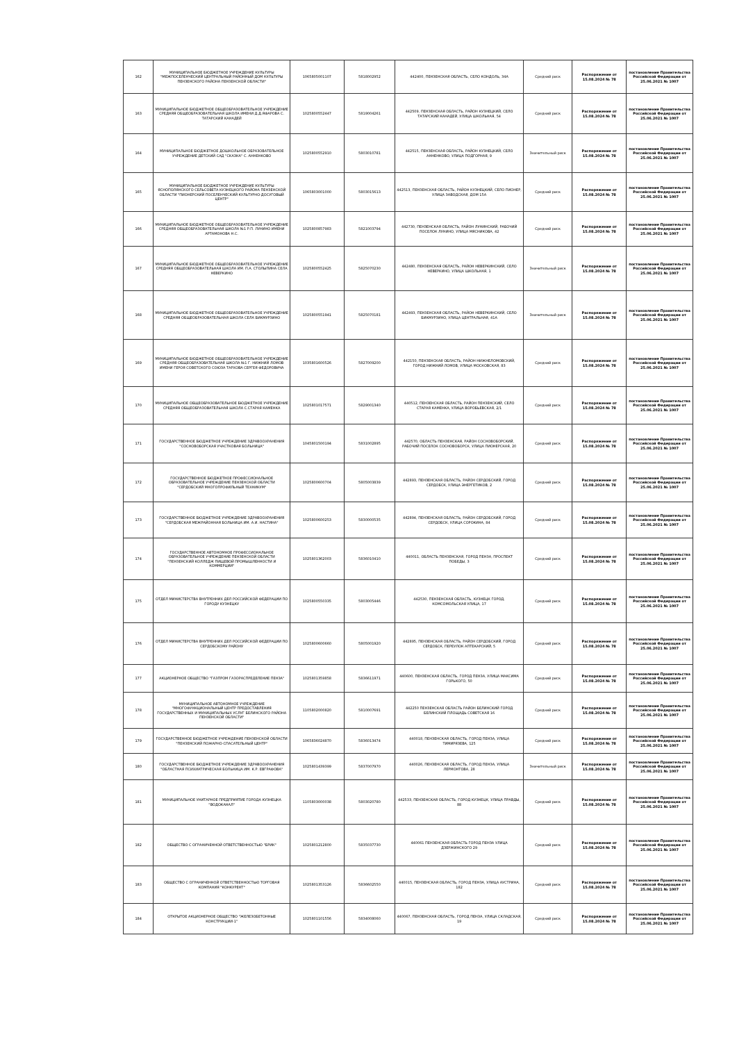| 162 | МУНИЦИПАЛЬНОЕ БЮДЖЕТНОЕ УЧРЕЖДЕНИЕ КУЛЬТУРЫ "МЕЖПОСЕЛЕНЧЕСКИЙ ЦЕНТРАЛЬНЫЙ РАЙОННЫЙ ДОМ КУЛЬТУРЫ ПЕНЗЕНСКОГО РАЙОНА ПЕНЗЕНСКОЙ ОБЛАСТИ" | 1065805001107 | 5818002952 | 442400, ПЕНЗЕНСКАЯ ОБЛАСТЬ, СЕЛО КОНДОЛЬ, 34А | Средний риск | Распоряжение от 15.08.2024 № 78 | постановление Правительства Российской Федерации от 25.06.2021 № 1007 |
| 163 | МУНИЦИПАЛЬНОЕ БЮДЖЕТНОЕ ОБЩЕОБРАЗОВАТЕЛЬНОЕ УЧРЕЖДЕНИЕ СРЕДНЯЯ ОБЩЕОБРАЗОВАТЕЛЬНАЯ ШКОЛА ИМЕНИ Д.Д.ЯФАРОВА С. ТАТАРСКИЙ КАНАДЕЙ | 1025800552447 | 5819004261 | 442509, ПЕНЗЕНСКАЯ ОБЛАСТЬ, РАЙОН КУЗНЕЦКИЙ, СЕЛО ТАТАРСКИЙ КАНАДЕЙ, УЛИЦА ШКОЛЬНАЯ, 54 | Средний риск | Распоряжение от 15.08.2024 № 78 | постановление Правительства Российской Федерации от 25.06.2021 № 1007 |
| 164 | МУНИЦИПАЛЬНОЕ БЮДЖЕТНОЕ ДОШКОЛЬНОЕ ОБРАЗОВАТЕЛЬНОЕ УЧРЕЖДЕНИЕ ДЕТСКИЙ САД "СКАЗКА" С. АННЕНКОВО | 1025800552910 | 5803010781 | 442515, ПЕНЗЕНСКАЯ ОБЛАСТЬ, РАЙОН КУЗНЕЦКИЙ, СЕЛО АННЕНКОВО, УЛИЦА ПОДГОРНАЯ, 9 | Значительный риск | Распоряжение от 15.08.2024 № 78 | постановление Правительства Российской Федерации от 25.06.2021 № 1007 |
| 165 | МУНИЦИПАЛЬНОЕ БЮДЖЕТНОЕ УЧРЕЖДЕНИЕ КУЛЬТУРЫ ЯСНОПОЛЯНСКОГО СЕЛЬСОВЕТА КУЗНЕЦКОГО РАЙОНА ПЕНЗЕНСКОЙ ОБЛАСТИ "ПИОНЕРСКИЙ ПОСЕЛЕНЧЕСКИЙ КУЛЬТУРНО-ДОСУГОВЫЙ ЦЕНТР" | 1065803001000 | 5803015613 | 442513, ПЕНЗЕНСКАЯ ОБЛАСТЬ, РАЙОН КУЗНЕЦКИЙ, СЕЛО ПИОНЕР, УЛИЦА ЗАВОДСКАЯ, ДОМ 15А | Средний риск | Распоряжение от 15.08.2024 № 78 | постановление Правительства Российской Федерации от 25.06.2021 № 1007 |
| 166 | МУНИЦИПАЛЬНОЕ БЮДЖЕТНОЕ ОБЩЕОБРАЗОВАТЕЛЬНОЕ УЧРЕЖДЕНИЕ СРЕДНЯЯ ОБЩЕОБРАЗОВАТЕЛЬНАЯ ШКОЛА №1 Р.П. ЛУНИНО ИМЕНИ АРТАМОНОВА Н.С. | 1025800857983 | 5821003794 | 442730, ПЕНЗЕНСКАЯ ОБЛАСТЬ, РАЙОН ЛУНИНСКИЙ, РАБОЧИЙ ПОСЕЛОК ЛУНИНО, УЛИЦА МЯСНИКОВА, 42 | Средний риск | Распоряжение от 15.08.2024 № 78 | постановление Правительства Российской Федерации от 25.06.2021 № 1007 |
| 167 | МУНИЦИПАЛЬНОЕ БЮДЖЕТНОЕ ОБЩЕОБРАЗОВАТЕЛЬНОЕ УЧРЕЖДЕНИЕ СРЕДНЯЯ ОБЩЕОБРАЗОВАТЕЛЬНАЯ ШКОЛА ИМ. П.А. СТОЛЫПИНА СЕЛА НЕВЕРКИНО | 1025800552425 | 5825070230 | 442480, ПЕНЗЕНСКАЯ ОБЛАСТЬ, РАЙОН НЕВЕРКИНСКИЙ, СЕЛО НЕВЕРКИНО, УЛИЦА ШКОЛЬНАЯ, 1 | Значительный риск | Распоряжение от 15.08.2024 № 78 | постановление Правительства Российской Федерации от 25.06.2021 № 1007 |
| 168 | МУНИЦИПАЛЬНОЕ БЮДЖЕТНОЕ ОБЩЕОБРАЗОВАТЕЛЬНОЕ УЧРЕЖДЕНИЕ СРЕДНЯЯ ОБЩЕОБРАЗОВАТЕЛЬНАЯ ШКОЛА СЕЛА БИКМУРЗИНО | 1025800551941 | 5825070181 | 442493, ПЕНЗЕНСКАЯ ОБЛАСТЬ, РАЙОН НЕВЕРКИНСКИЙ, СЕЛО БИКМУРЗИНО, УЛИЦА ЦЕНТРАЛЬНАЯ, 41А | Значительный риск | Распоряжение от 15.08.2024 № 78 | постановление Правительства Российской Федерации от 25.06.2021 № 1007 |
| 169 | МУНИЦИПАЛЬНОЕ БЮДЖЕТНОЕ ОБЩЕОБРАЗОВАТЕЛЬНОЕ УЧРЕЖДЕНИЕ СРЕДНЯЯ ОБЩЕОБРАЗОВАТЕЛЬНАЯ ШКОЛА №1 Г. НИЖНИЙ ЛОМОВ ИМЕНИ ГЕРОЯ СОВЕТСКОГО СОЮЗА ТАРХОВА СЕРГЕЯ ФЕДОРОВИЧА | 1035801600526 | 5827009200 | 442150, ПЕНЗЕНСКАЯ ОБЛАСТЬ, РАЙОН НИЖНЕЛОМОВСКИЙ, ГОРОД НИЖНИЙ ЛОМОВ, УЛИЦА МОСКОВСКАЯ, 83 | Средний риск | Распоряжение от 15.08.2024 № 78 | постановление Правительства Российской Федерации от 25.06.2021 № 1007 |
| 170 | МУНИЦИПАЛЬНОЕ ОБЩЕОБРАЗОВАТЕЛЬНОЕ БЮДЖЕТНОЕ УЧРЕЖДЕНИЕ СРЕДНЯЯ ОБЩЕОБРАЗОВАТЕЛЬНАЯ ШКОЛА С.СТАРАЯ КАМЕНКА | 1025801017571 | 5829001340 | 440512, ПЕНЗЕНСКАЯ ОБЛАСТЬ, РАЙОН ПЕНЗЕНСКИЙ, СЕЛО СТАРАЯ КАМЕНКА, УЛИЦА ВОРОБЬЕВСКАЯ, 2/1 | Средний риск | Распоряжение от 15.08.2024 № 78 | постановление Правительства Российской Федерации от 25.06.2021 № 1007 |
| 171 | ГОСУДАРСТВЕННОЕ БЮДЖЕТНОЕ УЧРЕЖДЕНИЕ ЗДРАВООХРАНЕНИЯ "СОСНОВОБОРСКАЯ УЧАСТКОВАЯ БОЛЬНИЦА" | 1045801500194 | 5831002895 | 442570, ОБЛАСТЬ ПЕНЗЕНСКАЯ, РАЙОН СОСНОВОБОРСКИЙ, РАБОЧИЙ ПОСЕЛОК СОСНОВОБОРСК, УЛИЦА ПИОНЕРСКАЯ, 20 | Средний риск | Распоряжение от 15.08.2024 № 78 | постановление Правительства Российской Федерации от 25.06.2021 № 1007 |
| 172 | ГОСУДАРСТВЕННОЕ БЮДЖЕТНОЕ ПРОФЕССИОНАЛЬНОЕ ОБРАЗОВАТЕЛЬНОЕ УЧРЕЖДЕНИЕ ПЕНЗЕНСКОЙ ОБЛАСТИ "СЕРДОБСКИЙ МНОГОПРОФИЛЬНЫЙ ТЕХНИКУМ" | 1025800600704 | 5805003839 | 442893, ПЕНЗЕНСКАЯ ОБЛАСТЬ, РАЙОН СЕРДОБСКИЙ, ГОРОД СЕРДОБСК, УЛИЦА ЭНЕРГЕТИКОВ, 2 | Средний риск | Распоряжение от 15.08.2024 № 78 | постановление Правительства Российской Федерации от 25.06.2021 № 1007 |
| 173 | ГОСУДАРСТВЕННОЕ БЮДЖЕТНОЕ УЧРЕЖДЕНИЕ ЗДРАВООХРАНЕНИЯ "СЕРДОБСКАЯ МЕЖРАЙОННАЯ БОЛЬНИЦА ИМ. А.И. НАСТИНА" | 1025800600253 | 5830000535 | 442894, ПЕНЗЕНСКАЯ ОБЛАСТЬ, РАЙОН СЕРДОБСКИЙ, ГОРОД СЕРДОБСК, УЛИЦА СОРОКИНА, 84 | Средний риск | Распоряжение от 15.08.2024 № 78 | постановление Правительства Российской Федерации от 25.06.2021 № 1007 |
| 174 | ГОСУДАРСТВЕННОЕ АВТОНОМНОЕ ПРОФЕССИОНАЛЬНОЕ ОБРАЗОВАТЕЛЬНОЕ УЧРЕЖДЕНИЕ ПЕНЗЕНСКОЙ ОБЛАСТИ "ПЕНЗЕНСКИЙ КОЛЛЕДЖ ПИЩЕВОЙ ПРОМЫШЛЕННОСТИ И КОММЕРЦИИ" | 1025801362003 | 5836010410 | 440011, ОБЛАСТЬ ПЕНЗЕНСКАЯ, ГОРОД ПЕНЗА, ПРОСПЕКТ ПОБЕДЫ, 3 | Средний риск | Распоряжение от 15.08.2024 № 78 | постановление Правительства Российской Федерации от 25.06.2021 № 1007 |
| 175 | ОТДЕЛ МИНИСТЕРСТВА ВНУТРЕННИХ ДЕЛ РОССИЙСКОЙ ФЕДЕРАЦИИ ПО ГОРОДУ КУЗНЕЦКУ | 1025800550335 | 5803005446 | 442530, ПЕНЗЕНСКАЯ ОБЛАСТЬ, КУЗНЕЦК ГОРОД, КОМСОМОЛЬСКАЯ УЛИЦА, 17 | Средний риск | Распоряжение от 15.08.2024 № 78 | постановление Правительства Российской Федерации от 25.06.2021 № 1007 |
| 176 | ОТДЕЛ МИНИСТЕРСТВА ВНУТРЕННИХ ДЕЛ РОССИЙСКОЙ ФЕДЕРАЦИИ ПО СЕРДОБСКОМУ РАЙОНУ | 1025800600660 | 5805001920 | 442895, ПЕНЗЕНСКАЯ ОБЛАСТЬ, РАЙОН СЕРДОБСКИЙ, ГОРОД СЕРДОБСК, ПЕРЕУЛОК АПТЕКАРСКИЙ, 5 | Средний риск | Распоряжение от 15.08.2024 № 78 | постановление Правительства Российской Федерации от 25.06.2021 № 1007 |
| 177 | АКЦИОНЕРНОЕ ОБЩЕСТВО "ГАЗПРОМ ГАЗОРАСПРЕДЕЛЕНИЕ ПЕНЗА" | 1025801359858 | 5836611971 | 440600, ПЕНЗЕНСКАЯ ОБЛАСТЬ, ГОРОД ПЕНЗА, УЛИЦА МАКСИМА ГОРЬКОГО, 50 | Средний риск | Распоряжение от 15.08.2024 № 78 | постановление Правительства Российской Федерации от 25.06.2021 № 1007 |
| 178 | МУНИЦИПАЛЬНОЕ АВТОНОМНОЕ УЧРЕЖДЕНИЕ "МНОГОФУНКЦИОНАЛЬНЫЙ ЦЕНТР ПРЕДОСТАВЛЕНИЯ ГОСУДАРСТВЕННЫХ И МУНИЦИПАЛЬНЫХ УСЛУГ БЕЛИНСКОГО РАЙОНА ПЕНЗЕНСКОЙ ОБЛАСТИ" | 1105802000820 | 5810007691 | 442250 ПЕНЗЕНСКАЯ ОБЛАСТЬ РАЙОН БЕЛИНСКИЙ ГОРОД БЕЛИНСКИЙ ПЛОЩАДЬ СОВЕТСКАЯ 16 | Средний риск | Распоряжение от 15.08.2024 № 78 | постановление Правительства Российской Федерации от 25.06.2021 № 1007 |
| 179 | ГОСУДАРСТВЕННОЕ БЮДЖЕТНОЕ УЧРЕЖДЕНИЕ ПЕНЗЕНСКОЙ ОБЛАСТИ "ПЕНЗЕНСКИЙ ПОЖАРНО-СПАСАТЕЛЬНЫЙ ЦЕНТР" | 1065836024870 | 5836013474 | 440018, ПЕНЗЕНСКАЯ ОБЛАСТЬ, ГОРОД ПЕНЗА, УЛИЦА ТИМИРЯЗЕВА, 125 | Средний риск | Распоряжение от 15.08.2024 № 78 | постановление Правительства Российской Федерации от 25.06.2021 № 1007 |
| 180 | ГОСУДАРСТВЕННОЕ БЮДЖЕТНОЕ УЧРЕЖДЕНИЕ ЗДРАВООХРАНЕНИЯ "ОБЛАСТНАЯ ПСИХИАТРИЧЕСКАЯ БОЛЬНИЦА ИМ. К.Р. ЕВГРАФОВА" | 1025801439399 | 5837007970 | 440026, ПЕНЗЕНСКАЯ ОБЛАСТЬ, ГОРОД ПЕНЗА, УЛИЦА ЛЕРМОНТОВА, 28 | Значительный риск | Распоряжение от 15.08.2024 № 78 | постановление Правительства Российской Федерации от 25.06.2021 № 1007 |
| 181 | МУНИЦИПАЛЬНОЕ УНИТАРНОЕ ПРЕДПРИЯТИЕ ГОРОДА КУЗНЕЦКА "ВОДОКАНАЛ" | 1105803000038 | 5803020780 | 442533, ПЕНЗЕНСКАЯ ОБЛАСТЬ, ГОРОД КУЗНЕЦК, УЛИЦА ПРАВДЫ, 88 | Средний риск | Распоряжение от 15.08.2024 № 78 | постановление Правительства Российской Федерации от 25.06.2021 № 1007 |
| 182 | ОБЩЕСТВО С ОГРАНИЧЕННОЙ ОТВЕТСТВЕННОСТЬЮ "БРИК" | 1025801212800 | 5835037730 | 440061 ПЕНЗЕНСКАЯ ОБЛАСТЬ ГОРОД ПЕНЗА УЛИЦА ДЗЕРЖИНСКОГО 29 | Средний риск | Распоряжение от 15.08.2024 № 78 | постановление Правительства Российской Федерации от 25.06.2021 № 1007 |
| 183 | ОБЩЕСТВО С ОГРАНИЧЕННОЙ ОТВЕТСТВЕННОСТЬЮ ТОРГОВАЯ КОМПАНИЯ "КОНКУРЕНТ" | 1025801353126 | 5836602550 | 440015, ПЕНЗЕНСКАЯ ОБЛАСТЬ, ГОРОД ПЕНЗА, УЛИЦА АУСТРИНА, 182 | Средний риск | Распоряжение от 15.08.2024 № 78 | постановление Правительства Российской Федерации от 25.06.2021 № 1007 |
| 184 | ОТКРЫТОЕ АКЦИОНЕРНОЕ ОБЩЕСТВО "ЖЕЛЕЗОБЕТОННЫЕ КОНСТРУКЦИИ-1" | 1025801101556 | 5834008060 | 440067, ПЕНЗЕНСКАЯ ОБЛАСТЬ, ГОРОД ПЕНЗА, УЛИЦА СКЛАДСКАЯ, 19 | Средний риск | Распоряжение от 15.08.2024 № 78 | постановление Правительства Российской Федерации от 25.06.2021 № 1007 |